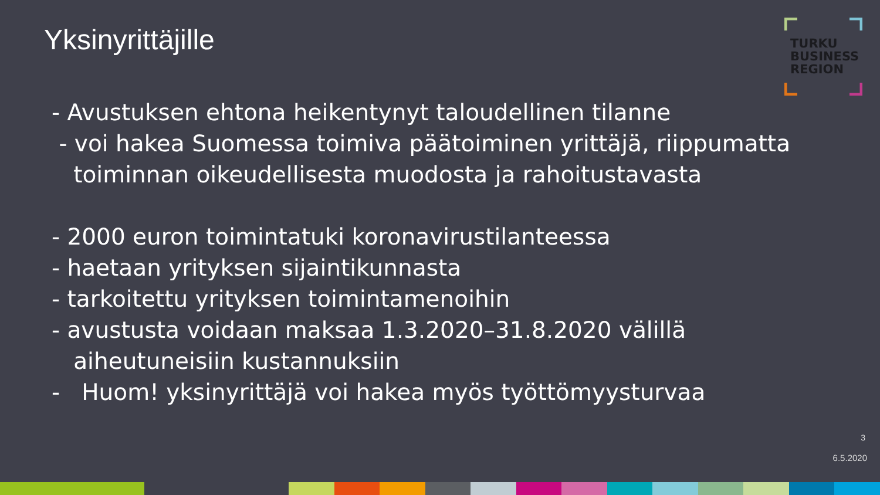Yksinyrittäjille
TURKU
BUSINESS
REGION
- Avustuksen ehtona heikentynyt taloudellinen tilanne
- voi hakea Suomessa toimiva päätoiminen yrittäjä, riippumatta
toiminnan oikeudellisesta muodosta ja rahoitustavasta
- 2000 euron toimintatuki koronavirustilanteessa
- haetaan yrityksen sijaintikunnasta
- tarkoitettu yrityksen toimintamenoihin
- avustusta voidaan maksaa 1.3.2020–31.8.2020 välillä
aiheutuneisiin kustannuksiin
- Huom! yksinyrittäjä voi hakea myös työttömyysturvaa
3
6.5.2020